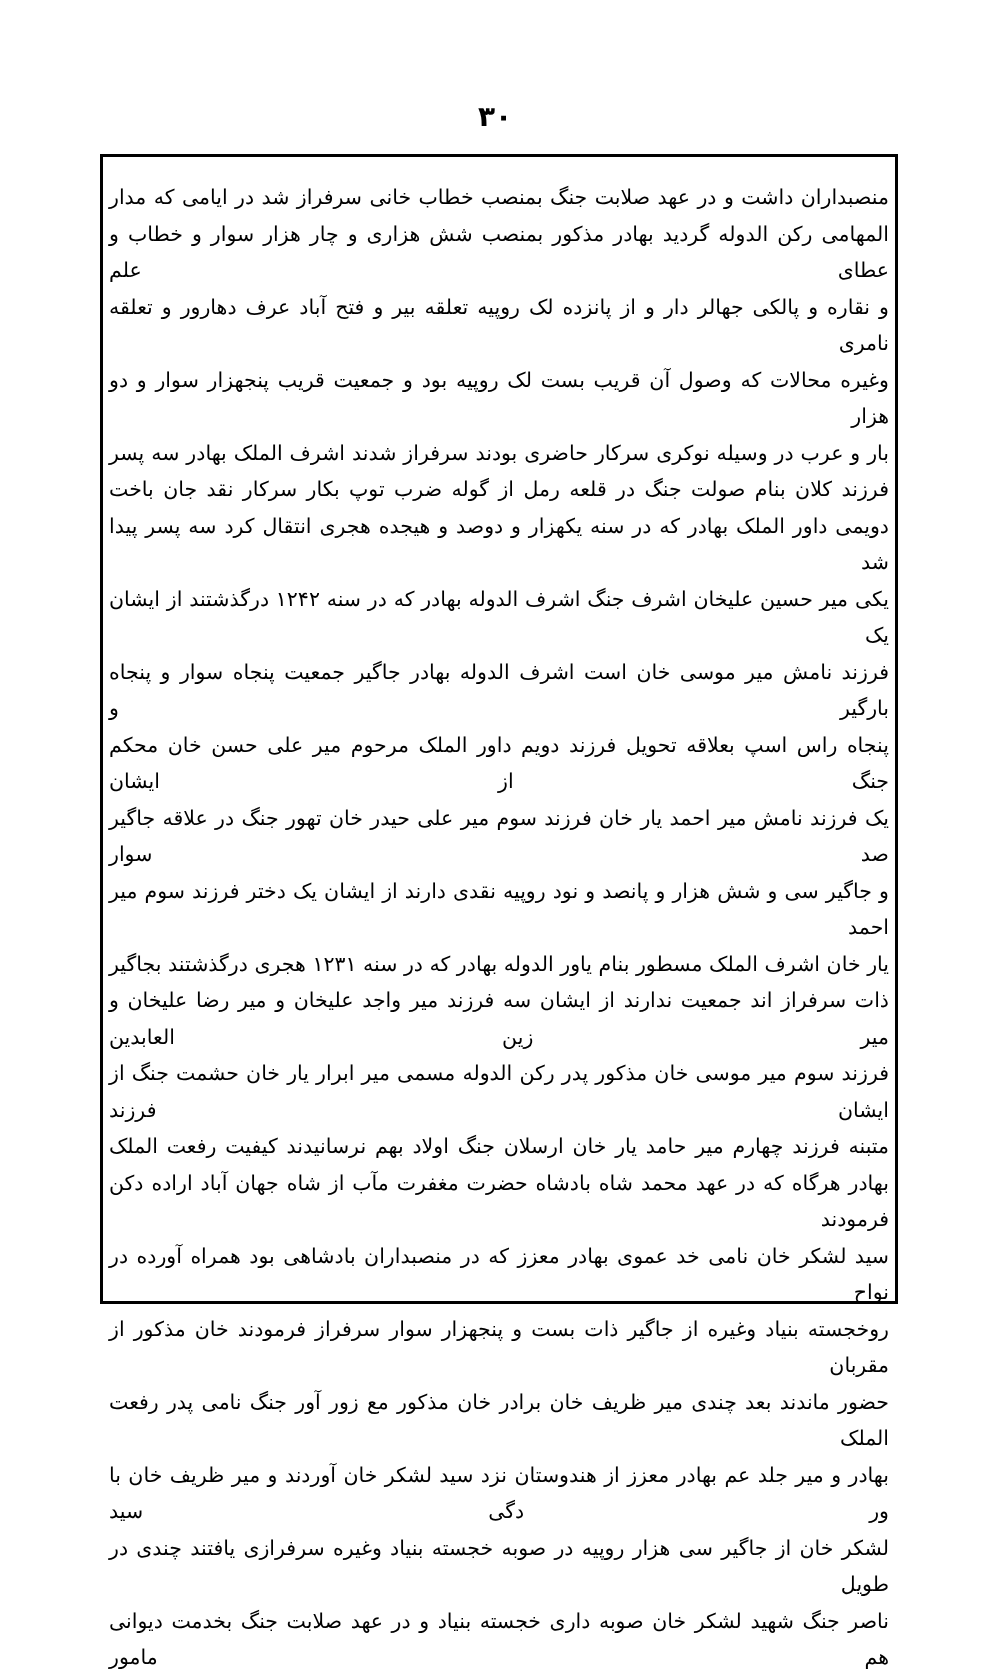۳۰
منصبداران داشت و در عهد صلابت جنگ بمنصب خطاب خانی سرفراز شد در ایامی که مدار
المهامی رکن الدوله گردید بهادر مذکور بمنصب شش هزاری و چار هزار سوار و خطاب و عطای علم
و نقاره و پالکی جهالر دار و از پانزده لک روپیه تعلقه بیر و فتح آباد عرف دهارور و تعلقه نامری
وغیره محالات که وصول آن قریب بست لک روپیه بود و جمعیت قریب پنجهزار سوار و دو هزار
بار و عرب در وسیله نوکری سرکار حاضری بودند سرفراز شدند اشرف الملک بهادر سه پسر
فرزند کلان بنام صولت جنگ در قلعه رمل از گوله ضرب توپ بکار سرکار نقد جان باخت
دویمی داور الملک بهادر که در سنه یکهزار و دوصد و هیجده هجری انتقال کرد سه پسر پیدا شد
یکی میر حسین علیخان اشرف جنگ اشرف الدوله بهادر که در سنه ۱۲۴۲ درگذشتند از ایشان یک
فرزند نامش میر موسی خان است اشرف الدوله بهادر جاگیر جمعیت پنجاه سوار و پنجاه بارگیر و
پنجاه راس اسپ بعلاقه تحویل فرزند دویم داور الملک مرحوم میر علی حسن خان محکم جنگ از ایشان
یک فرزند نامش میر احمد یار خان فرزند سوم میر علی حیدر خان تهور جنگ در علاقه جاگیر صد سوار
و جاگیر سی و شش هزار و پانصد و نود روپیه نقدی دارند از ایشان یک دختر فرزند سوم میر احمد
یار خان اشرف الملک مسطور بنام یاور الدوله بهادر که در سنه ۱۲۳۱ هجری درگذشتند بجاگیر
ذات سرفراز اند جمعیت ندارند از ایشان سه فرزند میر واجد علیخان و میر رضا علیخان و میر زین العابدین
فرزند سوم میر موسی خان مذکور پدر رکن الدوله مسمی میر ابرار یار خان حشمت جنگ از ایشان فرزند
متبنه فرزند چهارم میر حامد یار خان ارسلان جنگ اولاد بهم نرسانیدند کیفیت رفعت الملک
بهادر هرگاه که در عهد محمد شاه بادشاه حضرت مغفرت مآب از شاه جهان آباد اراده دکن فرمودند
سید لشکر خان نامی خد عموی بهادر معزز که در منصبداران بادشاهی بود همراه آورده در نواح
روخجسته بنیاد وغیره از جاگیر ذات بست و پنجهزار سوار سرفراز فرمودند خان مذکور از مقربان
حضور ماندند بعد چندی میر ظریف خان برادر خان مذکور مع زور آور جنگ نامی پدر رفعت الملک
بهادر و میر جلد عم بهادر معزز از هندوستان نزد سید لشکر خان آوردند و میر ظریف خان با ور دگی سید
لشکر خان از جاگیر سی هزار روپیه در صوبه خجسته بنیاد وغیره سرفرازی یافتند چندی در طویل
ناصر جنگ شهید لشکر خان صوبه داری خجسته بنیاد و در عهد صلابت جنگ بخدمت دیوانی هم مامور